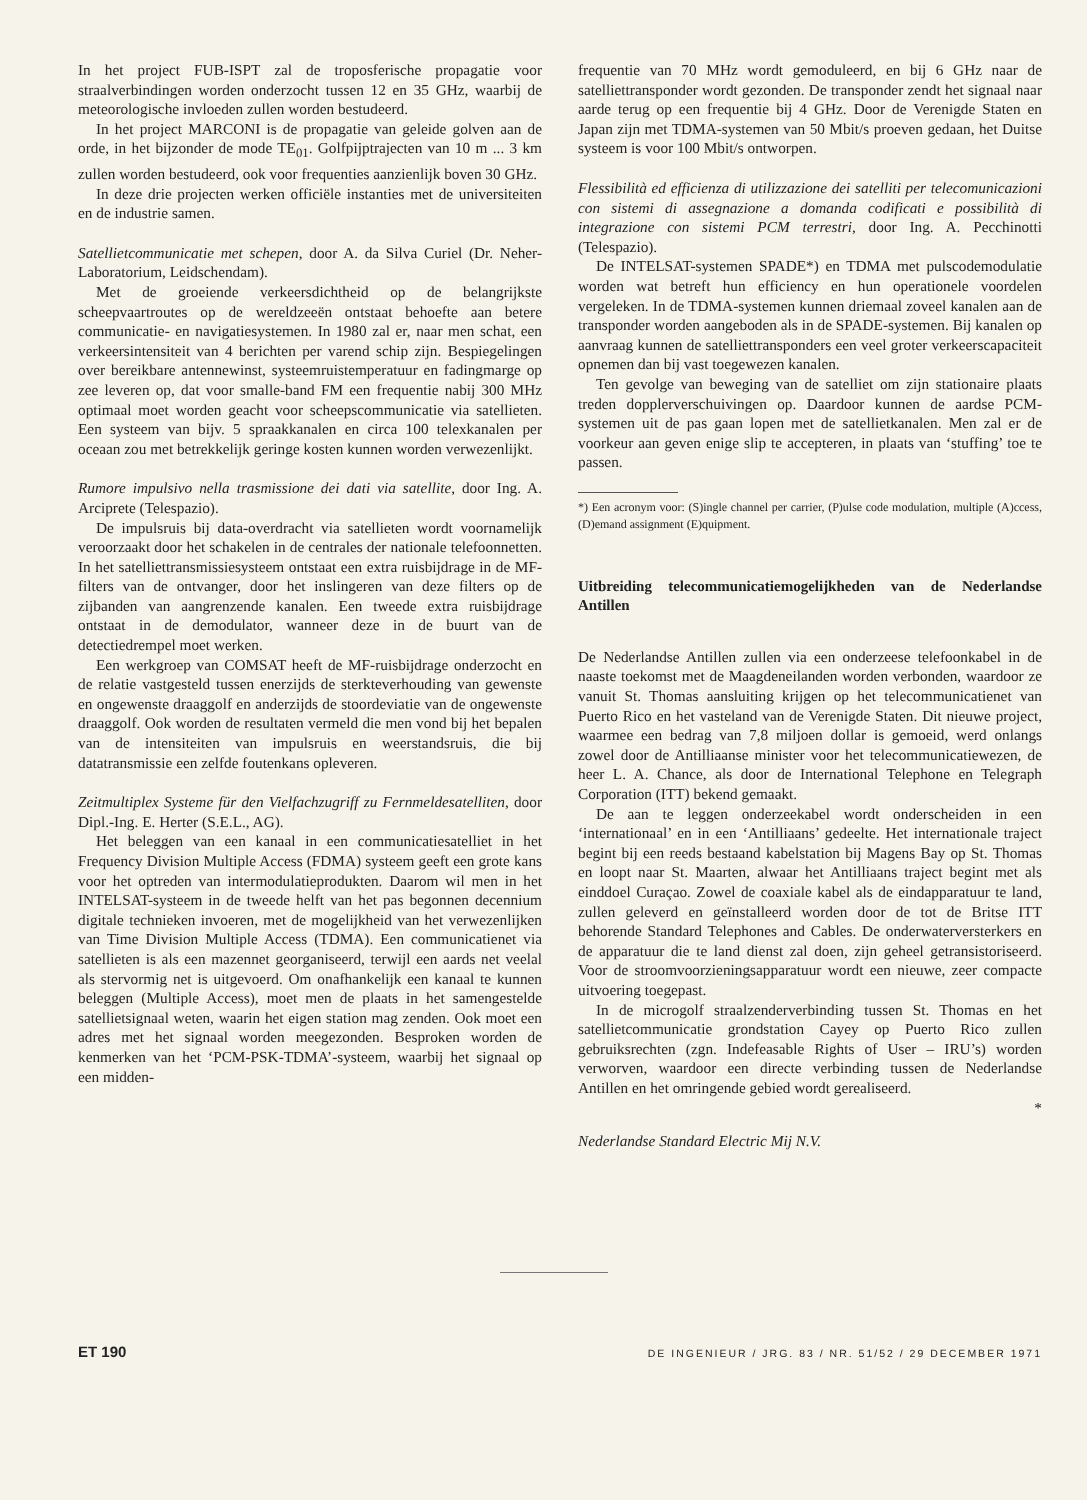In het project FUB-ISPT zal de troposferische propagatie voor straalverbindingen worden onderzocht tussen 12 en 35 GHz, waarbij de meteorologische invloeden zullen worden bestudeerd.
In het project MARCONI is de propagatie van geleide golven aan de orde, in het bijzonder de mode TE<sub>01</sub>. Golfpijptrajecten van 10 m ... 3 km zullen worden bestudeerd, ook voor frequenties aanzienlijk boven 30 GHz.
In deze drie projecten werken officiële instanties met de universiteiten en de industrie samen.
Satellietcommunicatie met schepen, door A. da Silva Curiel (Dr. Neher-Laboratorium, Leidschendam).
Met de groeiende verkeersdichtheid op de belangrijkste scheepvaartroutes op de wereldzeeën ontstaat behoefte aan betere communicatie- en navigatiesystemen. In 1980 zal er, naar men schat, een verkeersintensiteit van 4 berichten per varend schip zijn. Bespiegelingen over bereikbare antennewinst, systeemruistemperatuur en fadingmarge op zee leveren op, dat voor smalle-band FM een frequentie nabij 300 MHz optimaal moet worden geacht voor scheepscommunicatie via satellieten. Een systeem van bijv. 5 spraakkanalen en circa 100 telexkanalen per oceaan zou met betrekkelijk geringe kosten kunnen worden verwezenlijkt.
Rumore impulsivo nella trasmissione dei dati via satellite, door Ing. A. Arciprete (Telespazio).
De impulsruis bij data-overdracht via satellieten wordt voornamelijk veroorzaakt door het schakelen in de centrales der nationale telefoonnetten. In het satelliettransmissiesysteem ontstaat een extra ruisbijdrage in de MF-filters van de ontvanger, door het inslingeren van deze filters op de zijbanden van aangrenzende kanalen. Een tweede extra ruisbijdrage ontstaat in de demodulator, wanneer deze in de buurt van de detectiedrempel moet werken.
Een werkgroep van COMSAT heeft de MF-ruisbijdrage onderzocht en de relatie vastgesteld tussen enerzijds de sterkteverhouding van gewenste en ongewenste draaggolf en anderzijds de stoordeviatie van de ongewenste draaggolf. Ook worden de resultaten vermeld die men vond bij het bepalen van de intensiteiten van impulsruis en weerstandsruis, die bij datatransmissie een zelfde foutenkans opleveren.
Zeitmultiplex Systeme für den Vielfachzugriff zu Fernmeldesatelliten, door Dipl.-Ing. E. Herter (S.E.L., AG).
Het beleggen van een kanaal in een communicatiesatelliet in het Frequency Division Multiple Access (FDMA) systeem geeft een grote kans voor het optreden van intermodulatieprodukten. Daarom wil men in het INTELSAT-systeem in de tweede helft van het pas begonnen decennium digitale technieken invoeren, met de mogelijkheid van het verwezenlijken van Time Division Multiple Access (TDMA). Een communicatienet via satellieten is als een mazennet georganiseerd, terwijl een aards net veelal als stervormig net is uitgevoerd. Om onafhankelijk een kanaal te kunnen beleggen (Multiple Access), moet men de plaats in het samengestelde satellietsignaal weten, waarin het eigen station mag zenden. Ook moet een adres met het signaal worden meegezonden. Besproken worden de kenmerken van het ‘PCM-PSK-TDMA’-systeem, waarbij het signaal op een midden-
frequentie van 70 MHz wordt gemoduleerd, en bij 6 GHz naar de satelliettransponder wordt gezonden. De transponder zendt het signaal naar aarde terug op een frequentie bij 4 GHz. Door de Verenigde Staten en Japan zijn met TDMA-systemen van 50 Mbit/s proeven gedaan, het Duitse systeem is voor 100 Mbit/s ontworpen.
Flessibilità ed efficienza di utilizzazione dei satelliti per telecomunicazioni con sistemi di assegnazione a domanda codificati e possibilità di integrazione con sistemi PCM terrestri, door Ing. A. Pecchinotti (Telespazio).
De INTELSAT-systemen SPADE*) en TDMA met pulscodemodulatie worden wat betreft hun efficiency en hun operationele voordelen vergeleken. In de TDMA-systemen kunnen driemaal zoveel kanalen aan de transponder worden aangeboden als in de SPADE-systemen. Bij kanalen op aanvraag kunnen de satelliettransponders een veel groter verkeerscapaciteit opnemen dan bij vast toegewezen kanalen.
Ten gevolge van beweging van de satelliet om zijn stationaire plaats treden dopplerverschuivingen op. Daardoor kunnen de aardse PCM-systemen uit de pas gaan lopen met de satellietkanalen. Men zal er de voorkeur aan geven enige slip te accepteren, in plaats van ‘stuffing’ toe te passen.
*) Een acronym voor: (S)ingle channel per carrier, (P)ulse code modulation, multiple (A)ccess, (D)emand assignment (E)quipment.
Uitbreiding telecommunicatiemogelijkheden van de Nederlandse Antillen
De Nederlandse Antillen zullen via een onderzeese telefoonkabel in de naaste toekomst met de Maagdeneilanden worden verbonden, waardoor ze vanuit St. Thomas aansluiting krijgen op het telecommunicatienet van Puerto Rico en het vasteland van de Verenigde Staten. Dit nieuwe project, waarmee een bedrag van 7,8 miljoen dollar is gemoeid, werd onlangs zowel door de Antilliaanse minister voor het telecommunicatiewezen, de heer L. A. Chance, als door de International Telephone en Telegraph Corporation (ITT) bekend gemaakt.
De aan te leggen onderzeekabel wordt onderscheiden in een ‘internationaal’ en in een ‘Antilliaans’ gedeelte. Het internationale traject begint bij een reeds bestaand kabelstation bij Magens Bay op St. Thomas en loopt naar St. Maarten, alwaar het Antilliaans traject begint met als einddoel Curaçao. Zowel de coaxiale kabel als de eindapparatuur te land, zullen geleverd en geïnstalleerd worden door de tot de Britse ITT behorende Standard Telephones and Cables. De onderwaterversterkers en de apparatuur die te land dienst zal doen, zijn geheel getransistoriseerd. Voor de stroomvoorzieningsapparatuur wordt een nieuwe, zeer compacte uitvoering toegepast.
In de microgolf straalzenderverbinding tussen St. Thomas en het satellietcommunicatie grondstation Cayey op Puerto Rico zullen gebruiksrechten (zgn. Indefeasable Rights of User – IRU’s) worden verworven, waardoor een directe verbinding tussen de Nederlandse Antillen en het omringende gebied wordt gerealiseerd.
*
Nederlandse Standard Electric Mij N.V.
ET 190 DE INGENIEUR / JRG. 83 / NR. 51/52 / 29 DECEMBER 1971